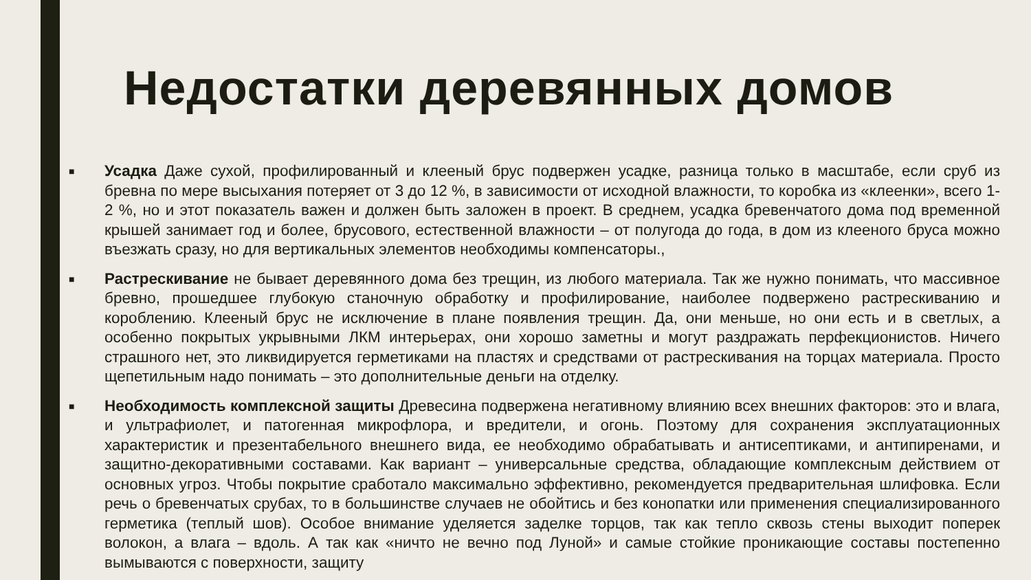Недостатки деревянных домов
■
Усадка Даже сухой, профилированный и клееный брус подвержен усадке, разница только в масштабе, если сруб из бревна по мере высыхания потеряет от 3 до 12 %, в зависимости от исходной влажности, то коробка из «клеенки», всего 1-2 %, но и этот показатель важен и должен быть заложен в проект. В среднем, усадка бревенчатого дома под временной крышей занимает год и более, брусового, естественной влажности – от полугода до года, в дом из клееного бруса можно въезжать сразу, но для вертикальных элементов необходимы компенсаторы.,
■
Растрескивание не бывает деревянного дома без трещин, из любого материала. Так же нужно понимать, что массивное бревно, прошедшее глубокую станочную обработку и профилирование, наиболее подвержено растрескиванию и короблению. Клееный брус не исключение в плане появления трещин. Да, они меньше, но они есть и в светлых, а особенно покрытых укрывными ЛКМ интерьерах, они хорошо заметны и могут раздражать перфекционистов. Ничего страшного нет, это ликвидируется герметиками на пластях и средствами от растрескивания на торцах материала. Просто щепетильным надо понимать – это дополнительные деньги на отделку.
■
Необходимость комплексной защиты Древесина подвержена негативному влиянию всех внешних факторов: это и влага, и ультрафиолет, и патогенная микрофлора, и вредители, и огонь. Поэтому для сохранения эксплуатационных характеристик и презентабельного внешнего вида, ее необходимо обрабатывать и антисептиками, и антипиренами, и защитно-декоративными составами. Как вариант – универсальные средства, обладающие комплексным действием от основных угроз. Чтобы покрытие сработало максимально эффективно, рекомендуется предварительная шлифовка. Если речь о бревенчатых срубах, то в большинстве случаев не обойтись и без конопатки или применения специализированного герметика (теплый шов). Особое внимание уделяется заделке торцов, так как тепло сквозь стены выходит поперек волокон, а влага – вдоль. А так как «ничто не вечно под Луной» и самые стойкие проникающие составы постепенно вымываются с поверхности, защиту